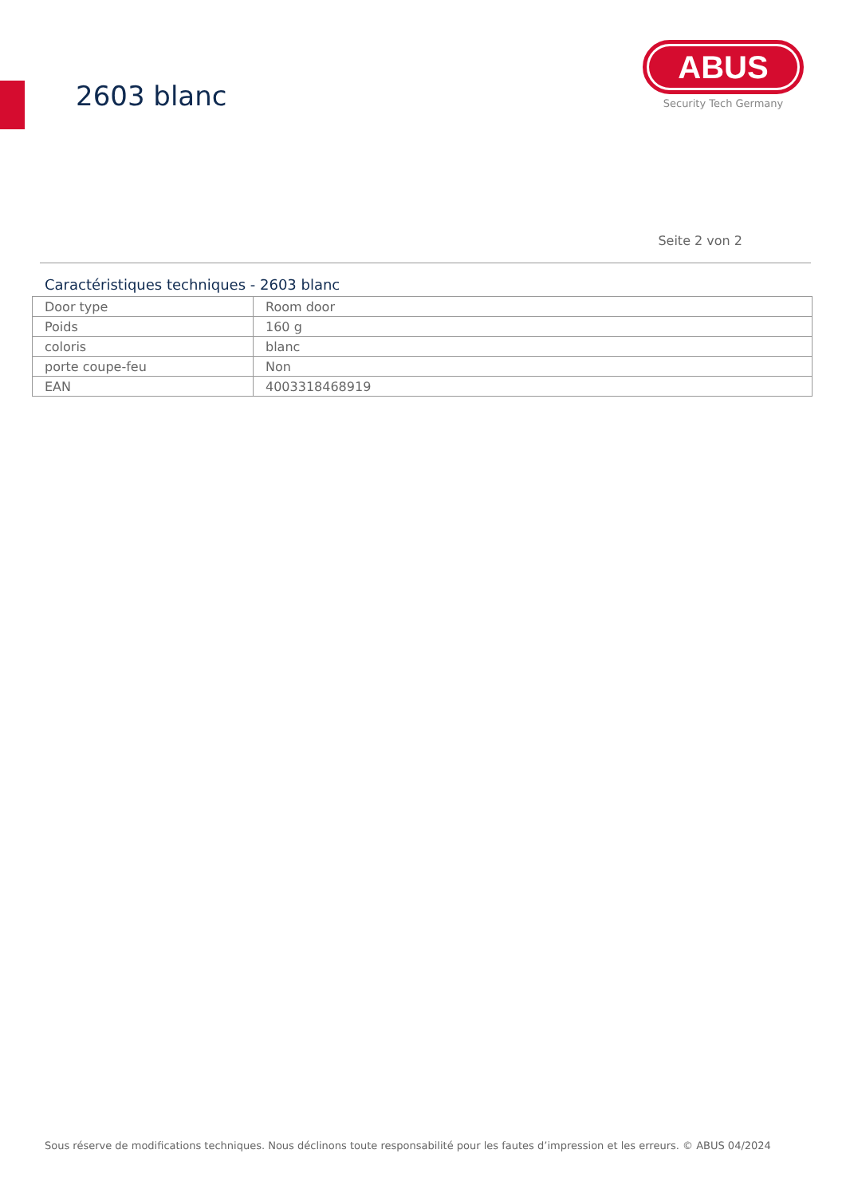2603 blanc
ABUS
Security Tech Germany
Seite 2 von 2
Caractéristiques techniques - 2603 blanc
| Door type | Room door |
| Poids | 160 g |
| coloris | blanc |
| porte coupe-feu | Non |
| EAN | 4003318468919 |
Sous réserve de modifications techniques. Nous déclinons toute responsabilité pour les fautes d’impression et les erreurs. © ABUS 04/2024